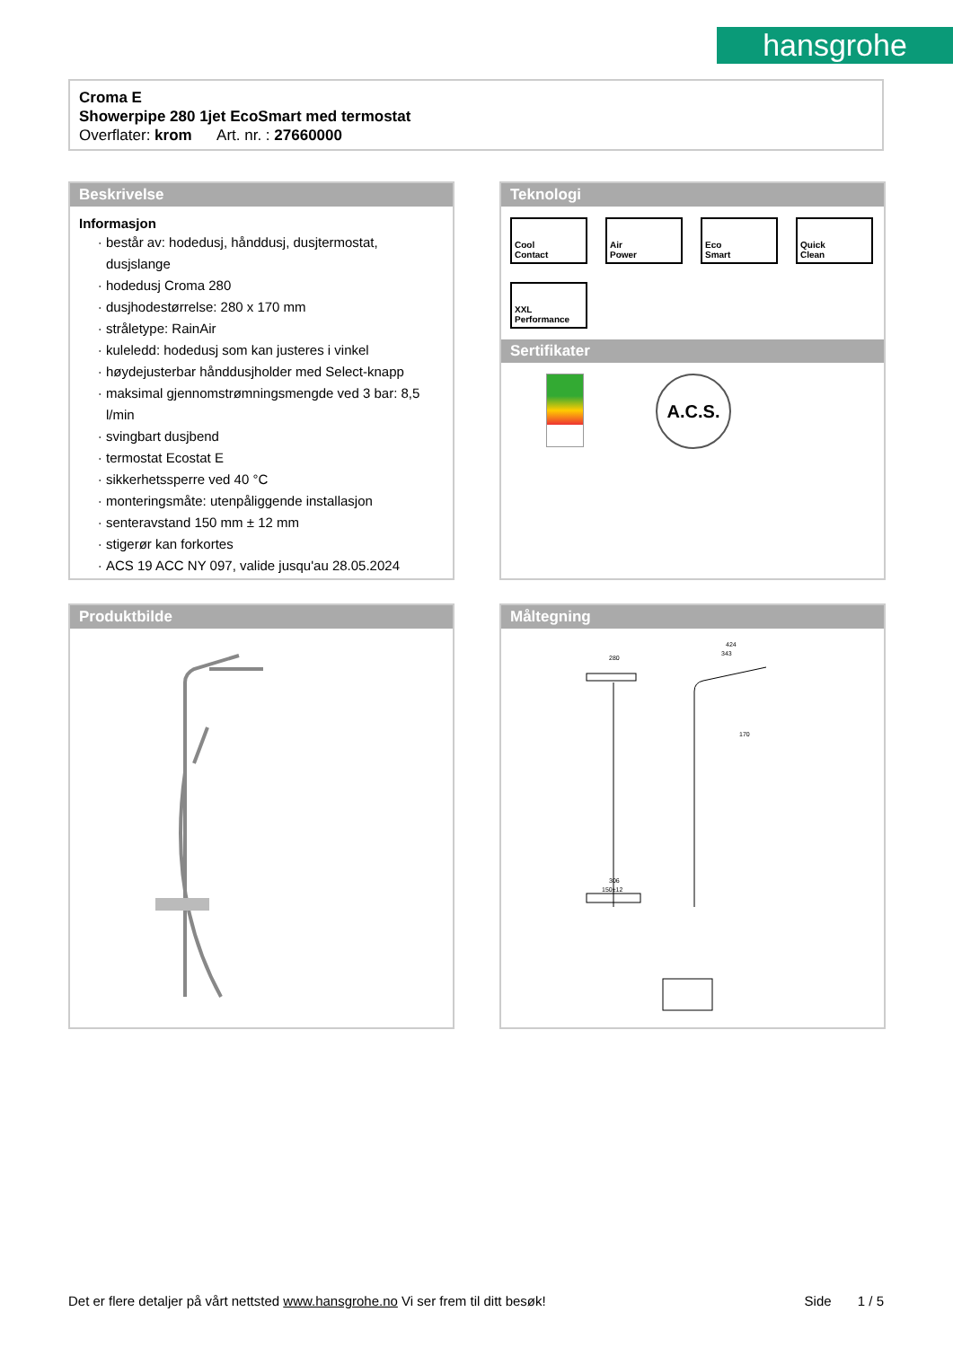hansgrohe
Croma E
Showerpipe 280 1jet EcoSmart med termostat
Overflater: krom Art. nr. : 27660000
Beskrivelse
Informasjon
består av: hodedusj, hånddusj, dusjtermostat, dusjslange
hodedusj Croma 280
dusjhodestørrelse: 280 x 170 mm
stråletype: RainAir
kuleledd: hodedusj som kan justeres i vinkel
høydejusterbar hånddusjholder med Select-knapp
maksimal gjennomstrømningsmengde ved 3 bar: 8,5 l/min
svingbart dusjbend
termostat Ecostat E
sikkerhetssperre ved 40 °C
monteringsmåte: utenpåliggende installasjon
senteravstand 150 mm ± 12 mm
stigerør kan forkortes
ACS 19 ACC NY 097, valide jusqu'au 28.05.2024
Teknologi
Cool
Contact
Air
Power
Eco
Smart
Quick
Clean
XXL
Performance
Sertifikater
A.C.S.
Produktbilde
Måltegning
280
424
343
170
306
150±12
Det er flere detaljer på vårt nettsted www.hansgrohe.no Vi ser frem til ditt besøk! Side 1 / 5